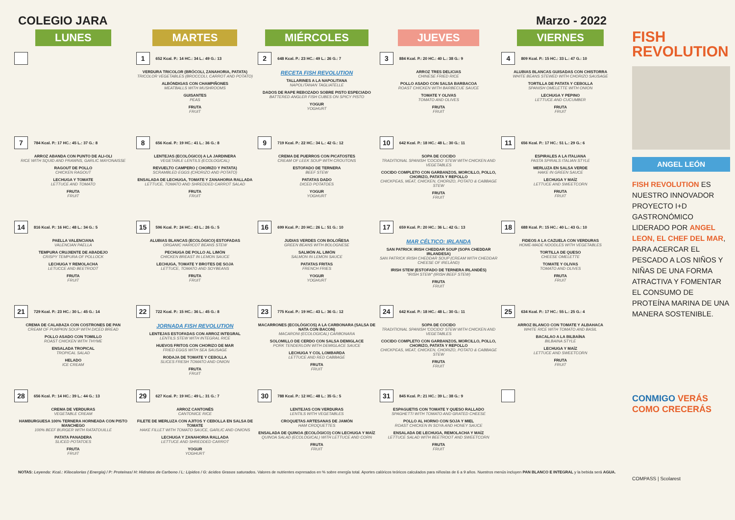COLEGIO JARA Marzo - 2022
| LUNES | MARTES | MIÉRCOLES | JUEVES | VIERNES |
| --- | --- | --- | --- | --- |
| | 1 652 Kcal. P.: 14 HC.: 34 L.: 49 G.: 13 VERDURA TRICOLOR (BRÓCOLI, ZANAHORIA, PATATA) TRICOLOR VEGETABLES (BROCCOLI, CARROT AND POTATO) ALBÓNDIGAS CON CHAMPIÑONES MEATBALLS WITH MUSHROOMS GUISANTES PEAS FRUTA FRUIT | 2 648 Kcal. P.: 23 HC.: 49 L.: 26 G.: 7 RECETA FISH REVOLUTION TALLARINES A LA NAPOLITANA NAPOLITANAN TAGLIATELLE DADOS DE RAPE REBOZADO SOBRE PISTO ESPECIADO BATTERED ANGLER FISH CUBES ON SPICY PISTO YOGUR YOGHURT | 3 884 Kcal. P.: 20 HC.: 40 L.: 38 G.: 9 ARROZ TRES DELICIAS CHINESE FRIED RICE POLLO ASADO CON SALSA BARBACOA ROAST CHICKEN WITH BARBECUE SAUCE TOMATE Y OLIVAS TOMATO AND OLIVES FRUTA FRUIT | 4 809 Kcal. P.: 15 HC.: 33 L.: 47 G.: 10 ALUBIAS BLANCAS GUISADAS CON CHISTORRA WHITE BEANS STEWED WITH CHORIZO SAUSAGE TORTILLA DE PATATA Y CEBOLLA SPANISH OMELETTE WITH ONION LECHUGA Y PEPINO LETTUCE AND CUCUMBER FRUTA FRUIT |
| 7 784 Kcal. P.: 17 HC.: 45 L.: 37 G.: 8 ARROZ ABANDA CON PUNTO DE ALI-OLI RICE WITH SQUID AND PRAWNS, GARLIC MAYONAISSE RAGOUT DE POLLO CHICKEN RAGOUT LECHUGA Y TOMATE LETTUCE AND TOMATO FRUTA FRUIT | 8 656 Kcal. P.: 19 HC.: 41 L.: 36 G.: 8 LENTEJAS (ECOLÓGICO) A LA JARDINERA VEGETABLE LENTILS (ECOLOGICAL) REVUELTO CAMPERO ( CHORIZO Y PATATA) SCRAMBLED EGGS (CHORIZO AND POTATO) ENSALADA DE LECHUGA, TOMATE Y ZANAHORIA RALLADA LETTUCE, TOMATO AND SHREDDED CARROT SALAD FRUTA FRUIT | 9 719 Kcal. P.: 22 HC.: 34 L.: 42 G.: 12 CREMA DE PUERROS CON PICATOSTES CREAM OF LEEK SOUP WITH CROUTONS ESTOFADO DE TERNERA BEEF STEW PATATAS DADO DICED POTATOES YOGUR YOGHURT | 10 642 Kcal. P.: 18 HC.: 48 L.: 30 G.: 11 SOPA DE COCIDO TRADITIONAL SPANISH 'COCIDO' STEW WITH CHICKEN AND VEGETABLES COCIDO COMPLETO CON GARBANZOS, MORCILLO, POLLO, CHORIZO, PATATA Y REPOLLO CHICKPEAS, MEAT, CHICKEN, CHORIZO, POTATO & CABBAGE STEW FRUTA FRUIT | 11 656 Kcal. P.: 17 HC.: 51 L.: 29 G.: 6 ESPIRALES A LA ITALIANA PASTA SPIRALS ITALIAN STYLE MERLUZA EN SALSA VERDE HAKE IN GREEN SAUCE LECHUGA Y MAÍZ LETTUCE AND SWEETCORN FRUTA FRUIT |
| 14 816 Kcal. P.: 16 HC.: 48 L.: 34 G.: 5 PAELLA VALENCIANA VALENCIAN PAELLA TEMPURA CRUJIENTE DE ABADEJO CRISPY TEMPURA OF POLLOCK LECHUGA Y REMOLACHA LETUCCE AND BEETROOT FRUTA FRUIT | 15 596 Kcal. P.: 24 HC.: 43 L.: 26 G.: 5 ALUBIAS BLANCAS (ECOLÓGICO) ESTOFADAS ORGANIC HARICOT BEANS STEW PECHUGA DE POLLO AL LIMÓN CHICKEN BREAST IN LEMON SAUCE LECHUGA, TOMATE Y BROTES DE SOJA LETTUCE, TOMATO AND SOYBEANS FRUTA FRUIT | 16 699 Kcal. P.: 20 HC.: 26 L.: 51 G.: 10 JUDIAS VERDES CON BOLOÑESA GREEN BEANS WITH BOLOGNESE SALMÓN AL LIMÓN SALMON IN LEMON SAUCE PATATAS FRITAS FRENCH FRIES YOGUR YOGHURT | 17 659 Kcal. P.: 20 HC.: 36 L.: 42 G.: 13 MAR CÉLTICO: IRLANDA SAN PATRICK IRISH CHEDDAR SOUP (SOPA CHEDDAR IRLANDESA) SAN PATRICK IRISH CHEDDAR SOUP (CREAM WITH CHEDDAR CHEESE OF IRELAND) IRISH STEW (ESTOFADO DE TERNERA IRLANDÉS) "IRISH STEW" (IRISH BEEF STEW) FRUTA FRUIT | 18 688 Kcal. P.: 15 HC.: 40 L.: 43 G.: 10 FIDEOS A LA CAZUELA CON VERDURAS HOME-MADE NOODLES WITH VEGETABLES TORTILLA DE QUESO CHEESE OMELETTE TOMATE Y OLIVAS TOMATO AND OLIVES FRUTA FRUIT |
| 21 729 Kcal. P.: 23 HC.: 30 L.: 45 G.: 14 CREMA DE CALABAZA CON COSTRONES DE PAN CREAM OF PUMPKIN SOUP WITH DICED BREAD POLLO ASADO CON TOMILLO ROAST CHICKEN WITH THYME ENSALADA TROPICAL TROPICAL SALAD HELADO ICE CREAM | 22 722 Kcal. P.: 15 HC.: 36 L.: 45 G.: 8 JORNADA FISH REVOLUTION LENTEJAS ESTOFADAS CON ARROZ INTEGRAL LENTILS STEW WITH INTEGRAL RICE HUEVOS FRITOS CON CHORIZO DE MAR FRIED EGGS WITH SEA SAUSAGE RODAJA DE TOMATE Y CEBOLLA SLICES FRESH TOMATO AND ONION FRUTA FRUIT | 23 775 Kcal. P.: 19 HC.: 43 L.: 36 G.: 12 MACARRONES (ECOLÓGICOS) A LA CARBONARA (SALSA DE NATA CON BACON) MACARONI (ECOLOGICAL) CARBONARA SOLOMILLO DE CERDO CON SALSA DEMIGLACE PORK TENDERLOIN WITH DEMIGLACE SAUCE LECHUGA Y COL LOMBARDA LETTUCE AND RED CABBAGE FRUTA FRUIT | 24 642 Kcal. P.: 18 HC.: 48 L.: 30 G.: 11 SOPA DE COCIDO TRADITIONAL SPANISH 'COCIDO' STEW WITH CHICKEN AND VEGETABLES COCIDO COMPLETO CON GARBANZOS, MORCILLO, POLLO, CHORIZO, PATATA Y REPOLLO CHICKPEAS, MEAT, CHICKEN, CHORIZO, POTATO & CABBAGE STEW FRUTA FRUIT | 25 634 Kcal. P.: 17 HC.: 55 L.: 25 G.: 4 ARROZ BLANCO CON TOMATE Y ALBAHACA WHITE RICE WITH TOMATO AND BASIL BACALAO A LA BILBAÍNA BILBAINA STYLE LECHUGA Y MAÍZ LETTUCE AND SWEETCORN FRUTA FRUIT |
| 28 656 Kcal. P.: 14 HC.: 39 L.: 44 G.: 13 CREMA DE VERDURAS VEGETABLE CREAM HAMBURGUESA 100% TERNERA HORNEADA CON PISTO MANCHEGO 100% BEEF BURGER WITH RATATOUILLE PATATA PANADERA SLICED POTATOES FRUTA FRUIT | 29 627 Kcal. P.: 19 HC.: 49 L.: 31 G.: 7 ARROZ CANTONÉS CANTONICE RICE FILETE DE MERLUZA CON AJITOS Y CEBOLLA EN SALSA DE TOMATE HAKE FILLET WITH TOMATO SAUCE, GARLIC AND ONIONS LECHUGA Y ZANAHORIA RALLADA LETTUCE AND SHREDDED CARROT YOGUR YOGHURT | 30 788 Kcal. P.: 12 HC.: 48 L.: 35 G.: 5 LENTEJAS CON VERDURAS LENTILS WITH VEGETABLES CROQUETAS ARTESANAS DE JAMÓN HAM CROQUETTES ENSALADA DE QUINOA (ECOLÓGICO) CON LECHUGA Y MAÍZ QUINOA SALAD (ECOLOGICAL) WITH LETTUCE AND CORN FRUTA FRUIT | 31 845 Kcal. P.: 21 HC.: 39 L.: 38 G.: 9 ESPAGUETIS CON TOMATE Y QUESO RALLADO SPAGHETTI WITH TOMATO AND GRATED CHEESE POLLO AL HORNO CON SOJA Y MIEL ROAST CHICKEN IN SOYA AND HONEY SAUCE ENSALADA DE LECHUGA, REMOLACHA Y MAÍZ LETTUCE SALAD WITH BEETROOT AND SWEETCORN FRUTA FRUIT | |
NOTAS: Leyenda: Kcal.: Kilocalorías ( Energía) / P: Proteínas/ H: Hidratos de Carbono / L: Lípidos / G: ácidos Grasos saturados. Valores de nutrientes expresados en % sobre energía total. Aportes calóricos teóricos calculados para niños/as de 6 a 9 años. Nuestros menús incluyen PAN BLANCO E INTEGRAL y la bebida será AGUA.
FISH
REVOLUTION
ANGEL LEÓN
FISH REVOLUTION ES NUESTRO INNOVADOR PROYECTO I+D GASTRONÓMICO LIDERADO POR ANGEL LEON, EL CHEF DEL MAR, PARA ACERCAR EL PESCADO A LOS NIÑOS Y NIÑAS DE UNA FORMA ATRACTIVA Y FOMENTAR EL CONSUMO DE PROTEÍNA MARINA DE UNA MANERA SOSTENIBLE.
CONMIGO VERÁS COMO CRECERÁS
COMPASS | Scolarest